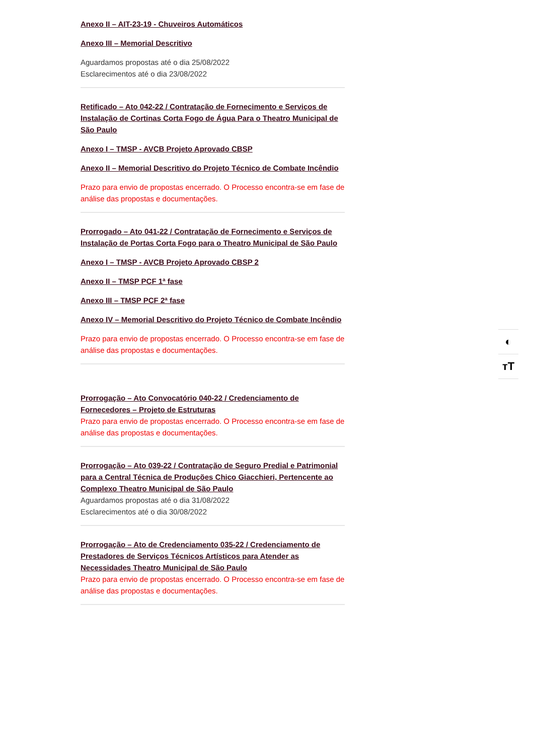Anexo II – AIT-23-19 - Chuveiros Automáticos
Anexo III – Memorial Descritivo
Aguardamos propostas até o dia 25/08/2022
Esclarecimentos até o dia 23/08/2022
Retificado – Ato 042-22 / Contratação de Fornecimento e Serviços de Instalação de Cortinas Corta Fogo de Água Para o Theatro Municipal de São Paulo
Anexo I – TMSP - AVCB Projeto Aprovado CBSP
Anexo II – Memorial Descritivo do Projeto Técnico de Combate Incêndio
Prazo para envio de propostas encerrado. O Processo encontra-se em fase de análise das propostas e documentações.
Prorrogado – Ato 041-22 / Contratação de Fornecimento e Serviços de Instalação de Portas Corta Fogo para o Theatro Municipal de São Paulo
Anexo I – TMSP - AVCB Projeto Aprovado CBSP 2
Anexo II – TMSP PCF 1ª fase
Anexo III – TMSP PCF 2ª fase
Anexo IV – Memorial Descritivo do Projeto Técnico de Combate Incêndio
Prazo para envio de propostas encerrado. O Processo encontra-se em fase de análise das propostas e documentações.
Prorrogação – Ato Convocatório 040-22 / Credenciamento de Fornecedores – Projeto de Estruturas
Prazo para envio de propostas encerrado. O Processo encontra-se em fase de análise das propostas e documentações.
Prorrogação – Ato 039-22 / Contratação de Seguro Predial e Patrimonial para a Central Técnica de Produções Chico Giacchieri, Pertencente ao Complexo Theatro Municipal de São Paulo
Aguardamos propostas até o dia 31/08/2022
Esclarecimentos até o dia 30/08/2022
Prorrogação – Ato de Credenciamento 035-22 / Credenciamento de Prestadores de Serviços Técnicos Artísticos para Atender as Necessidades Theatro Municipal de São Paulo
Prazo para envio de propostas encerrado. O Processo encontra-se em fase de análise das propostas e documentações.
◐
тT